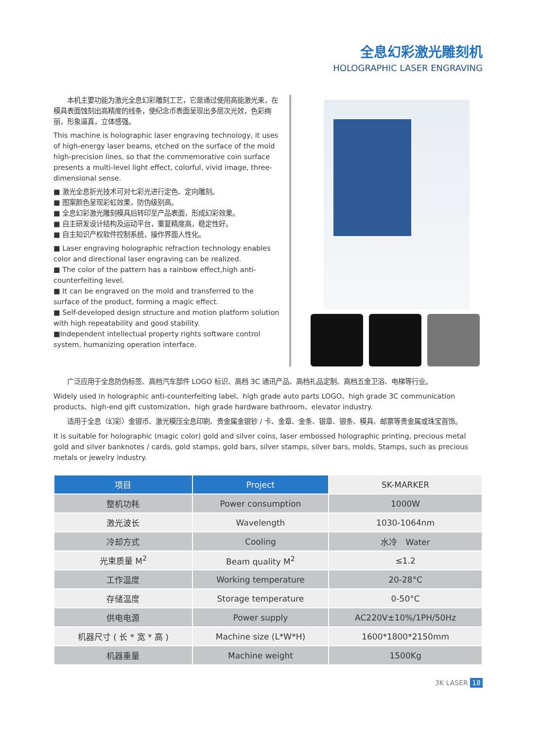全息幻彩激光雕刻机
HOLOGRAPHIC LASER ENGRAVING
　　本机主要功能为激光全息幻彩雕刻工艺，它是通过使用高能激光束，在模具表面蚀刻出高精度的线条，使纪念币表面呈现出多层次光效，色彩绚丽，形象逼真，立体感强。
This machine is holographic laser engraving technology, it uses of high-energy laser beams, etched on the surface of the mold high-precision lines, so that the commemorative coin surface presents a multi-level light effect, colorful, vivid image, three-dimensional sense.
■ 激光全息折光技术可对七彩光进行定色、定向雕刻。
■ 图案颜色呈现彩虹效果，防伪级别高。
■ 全息幻彩激光雕刻模具后转印至产品表面，形成幻彩效果。
■ 自主研发设计结构及运动平台，重复精度高，稳定性好。
■ 自主知识产权软件控制系统，操作界面人性化。
■ Laser engraving holographic refraction technology enables color and directional laser engraving can be realized.
■ The color of the pattern has a rainbow effect,high anti-counterfeiting level.
■ It can be engraved on the mold and transferred to the surface of the product, forming a magic effect.
■ Self-developed design structure and motion platform solution with high repeatability and good stability.
■Independent intellectual property rights software control system, humanizing operation interface.
　　广泛应用于全息防伪标签、高档汽车部件 LOGO 标识、高档 3C 通讯产品、高档礼品定制、高档五金卫浴、电梯等行业。
Widely used in holographic anti-counterfeiting label、high grade auto parts LOGO、high grade 3C communication products、high-end gift customization、high grade hardware bathroom、elevator industry.
　　适用于全息（幻彩）金银币、激光模压全息印刷、贵金属金银钞 / 卡、金章、金条、银章、银条、模具、邮票等贵金属或珠宝首饰。
It is suitable for holographic (magic color) gold and silver coins, laser embossed holographic printing, precious metal gold and silver banknotes / cards, gold stamps, gold bars, silver stamps, silver bars, molds, Stamps, such as precious metals or jewelry industry.
| 项目 | Project | SK-MARKER |
| 整机功耗 | Power consumption | 1000W |
| 激光波长 | Wavelength | 1030-1064nm |
| 冷却方式 | Cooling | 水冷 Water |
| 光束质量 M<sup>2</sup> | Beam quality M<sup>2</sup> | ≤1.2 |
| 工作温度 | Working temperature | 20-28°C |
| 存储温度 | Storage temperature | 0-50°C |
| 供电电源 | Power supply | AC220V±10%/1PH/50Hz |
| 机器尺寸 ( 长 * 宽 * 高 ) | Machine size (L*W*H) | 1600*1800*2150mm |
| 机器重量 | Machine weight | 1500Kg |
3K LASER 18